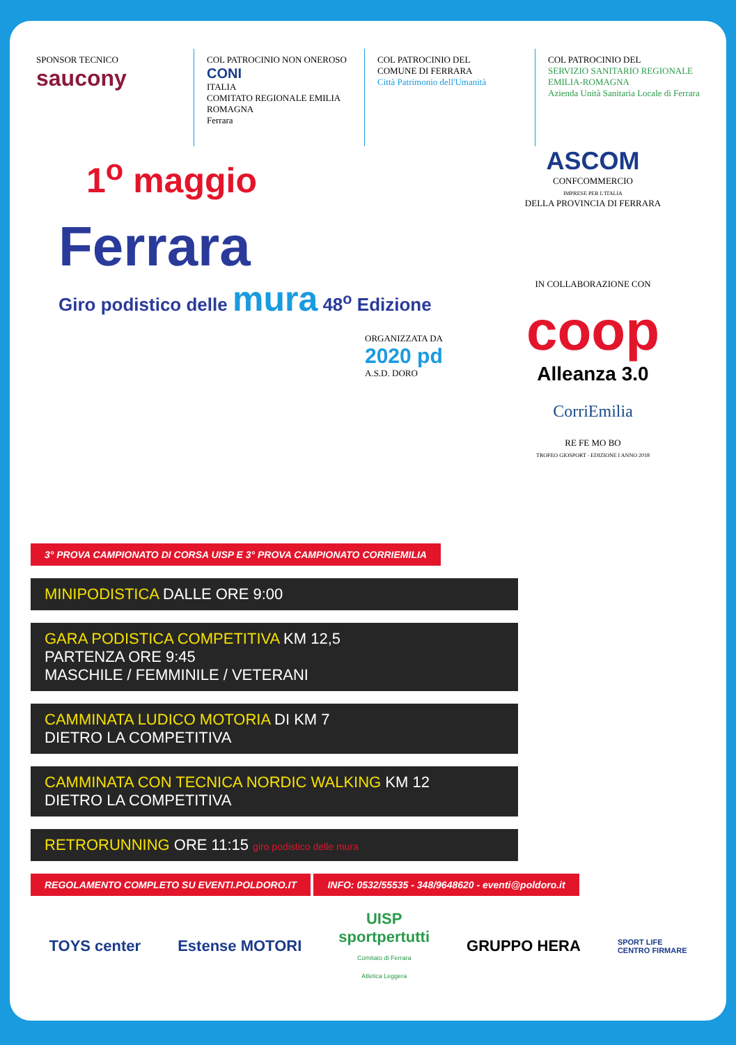SPONSOR TECNICO
saucony
COL PATROCINIO NON ONEROSO
CONI
ITALIA
COMITATO REGIONALE EMILIA ROMAGNA
Ferrara
COL PATROCINIO DEL
COMUNE DI FERRARA
Città Patrimonio dell'Umanità
COL PATROCINIO DEL
SERVIZIO SANITARIO REGIONALE
EMILIA-ROMAGNA
Azienda Unità Sanitaria Locale di Ferrara
1<sup>o</sup> maggio
Ferrara
Giro podistico delle mura 48<sup>o</sup> Edizione
ORGANIZZATA DA
2020 pd
A.S.D. DORO
ASCOM
CONFCOMMERCIO
IMPRESE PER L'ITALIA
DELLA PROVINCIA DI FERRARA
IN COLLABORAZIONE CON
coop
Alleanza 3.0
CorriEmilia
RE FE MO BO
TROFEO GIOSPORT · EDIZIONE I ANNO 2018
3° PROVA CAMPIONATO DI CORSA UISP E 3° PROVA CAMPIONATO CORRIEMILIA
MINIPODISTICA DALLE ORE 9:00
GARA PODISTICA COMPETITIVA KM 12,5
PARTENZA ORE 9:45
MASCHILE / FEMMINILE / VETERANI
CAMMINATA LUDICO MOTORIA DI KM 7
DIETRO LA COMPETITIVA
CAMMINATA CON TECNICA NORDIC WALKING KM 12
DIETRO LA COMPETITIVA
RETRORUNNING ORE 11:15 giro podistico delle mura
REGOLAMENTO COMPLETO SU EVENTI.POLDORO.IT INFO: 0532/55535 - 348/9648620 - eventi@poldoro.it
TOYS center Estense MOTORI UISP
sportpertutti
Comitato di Ferrara
Atletica Leggera GRUPPO HERA SPORT LIFE
CENTRO FIRMARE